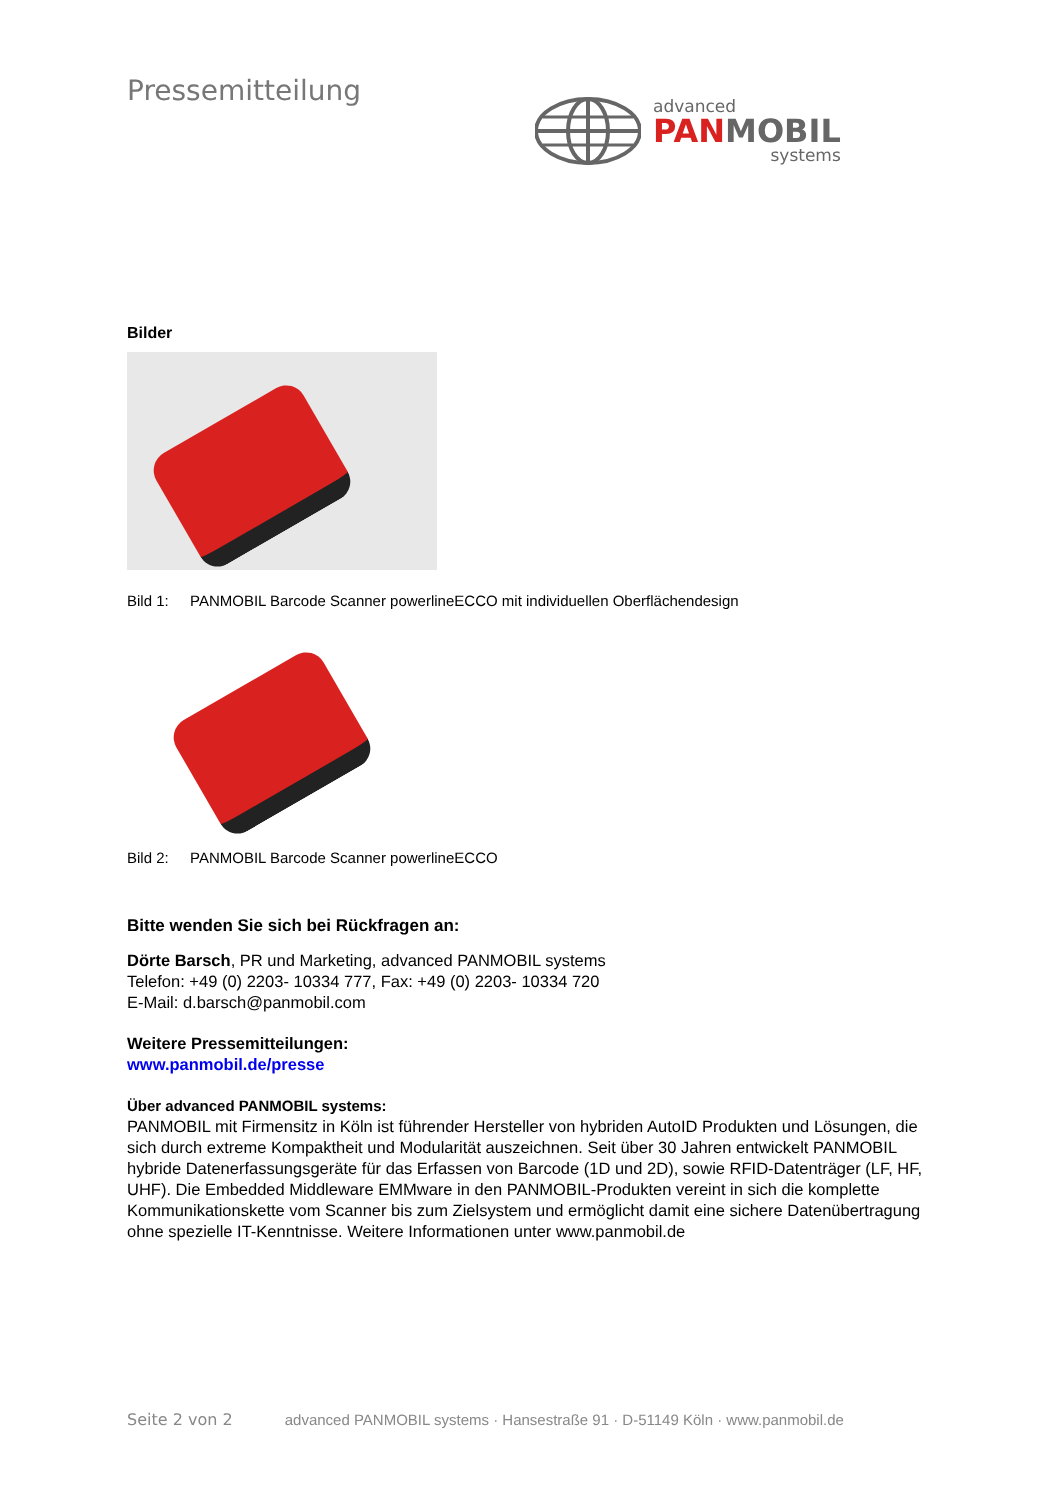advanced
PAN MOBIL
systems
Pressemitteilung
Bilder
Bild 1: PANMOBIL Barcode Scanner powerlineECCO mit individuellen Oberflächendesign
Bild 2: PANMOBIL Barcode Scanner powerlineECCO
Bitte wenden Sie sich bei Rückfragen an:
Dörte Barsch, PR und Marketing, advanced PANMOBIL systems
Telefon: +49 (0) 2203- 10334 777, Fax: +49 (0) 2203- 10334 720
E-Mail: d.barsch@panmobil.com
Weitere Pressemitteilungen:
www.panmobil.de/presse
Über advanced PANMOBIL systems:
PANMOBIL mit Firmensitz in Köln ist führender Hersteller von hybriden AutoID Produkten und Lösungen, die sich durch extreme Kompaktheit und Modularität auszeichnen. Seit über 30 Jahren entwickelt PANMOBIL hybride Datenerfassungsgeräte für das Erfassen von Barcode (1D und 2D), sowie RFID-Datenträger (LF, HF, UHF). Die Embedded Middleware EMMware in den PANMOBIL-Produkten vereint in sich die komplette Kommunikationskette vom Scanner bis zum Zielsystem und ermöglicht damit eine sichere Datenübertragung ohne spezielle IT-Kenntnisse. Weitere Informationen unter www.panmobil.de
Seite 2 von 2 advanced PANMOBIL systems · Hansestraße 91 · D-51149 Köln · www.panmobil.de